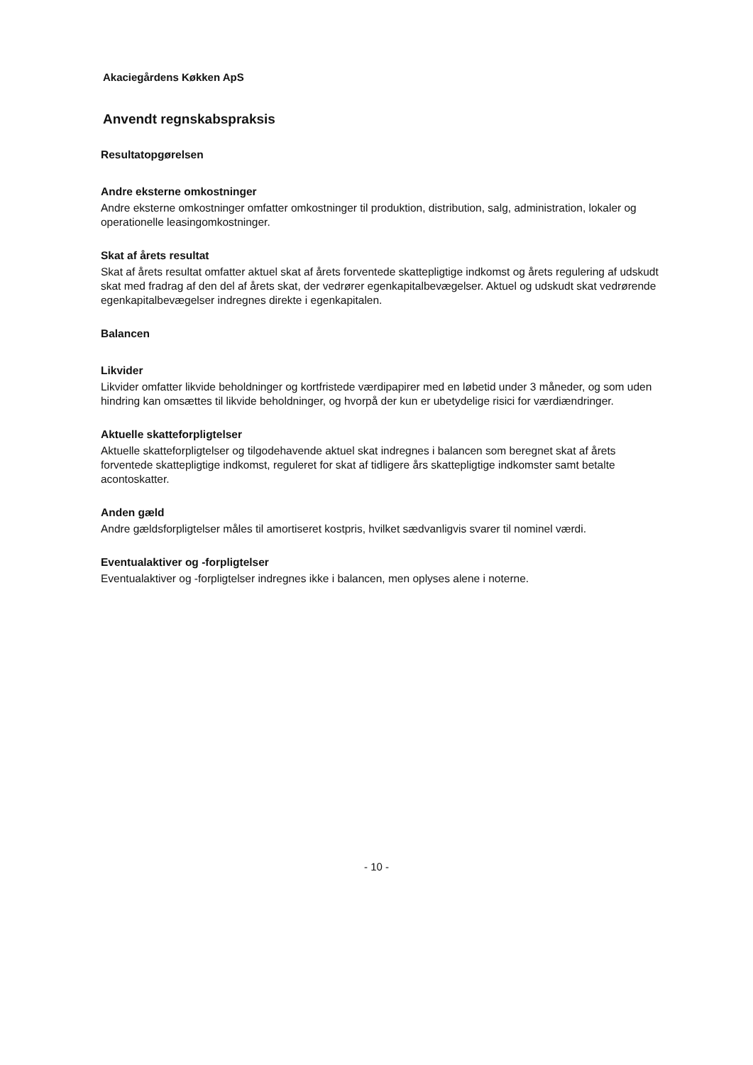Akaciegårdens Køkken ApS
Anvendt regnskabspraksis
Resultatopgørelsen
Andre eksterne omkostninger
Andre eksterne omkostninger omfatter omkostninger til produktion, distribution, salg, administration, lokaler og operationelle leasingomkostninger.
Skat af årets resultat
Skat af årets resultat omfatter aktuel skat af årets forventede skattepligtige indkomst og årets regulering af udskudt skat med fradrag af den del af årets skat, der vedrører egenkapitalbevægelser. Aktuel og udskudt skat vedrørende egenkapitalbevægelser indregnes direkte i egenkapitalen.
Balancen
Likvider
Likvider omfatter likvide beholdninger og kortfristede værdipapirer med en løbetid under 3 måneder, og som uden hindring kan omsættes til likvide beholdninger, og hvorpå der kun er ubetydelige risici for værdiændringer.
Aktuelle skatteforpligtelser
Aktuelle skatteforpligtelser og tilgodehavende aktuel skat indregnes i balancen som beregnet skat af årets forventede skattepligtige indkomst, reguleret for skat af tidligere års skattepligtige indkomster samt betalte acontoskatter.
Anden gæld
Andre gældsforpligtelser måles til amortiseret kostpris, hvilket sædvanligvis svarer til nominel værdi.
Eventualaktiver og -forpligtelser
Eventualaktiver og -forpligtelser indregnes ikke i balancen, men oplyses alene i noterne.
- 10 -